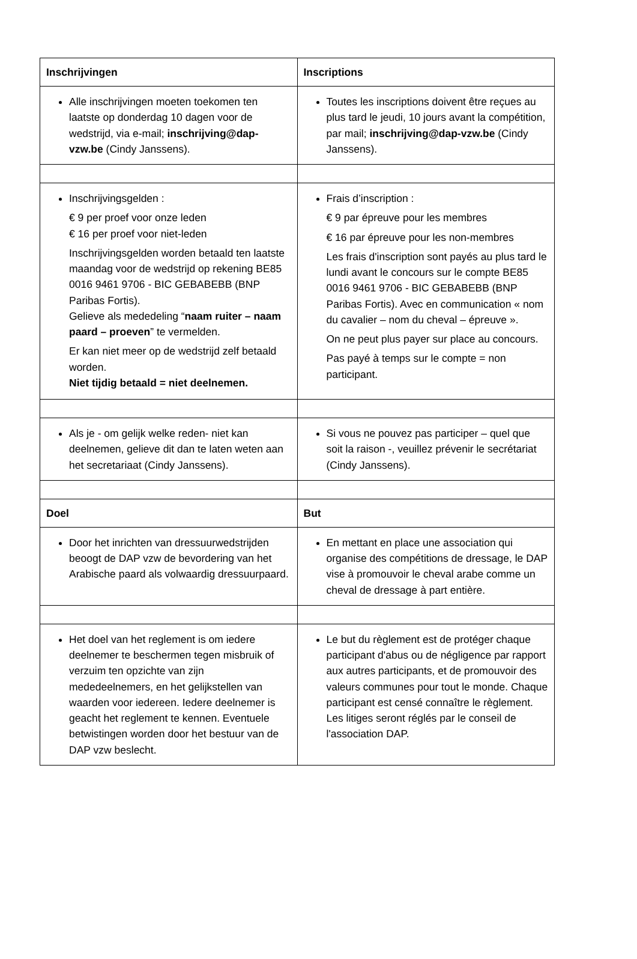| Inschrijvingen | Inscriptions |
| --- | --- |
| Alle inschrijvingen moeten toekomen ten laatste op donderdag 10 dagen voor de wedstrijd, via e-mail; inschrijving@dap-vzw.be (Cindy Janssens). | Toutes les inscriptions doivent être reçues au plus tard le jeudi, 10 jours avant la compétition, par mail; inschrijving@dap-vzw.be (Cindy Janssens). |
| Inschrijvingsgelden : € 9 per proef voor onze leden € 16 per proef voor niet-leden Inschrijvingsgelden worden betaald ten laatste maandag voor de wedstrijd op rekening BE85 0016 9461 9706 - BIC GEBABEBB (BNP Paribas Fortis). Gelieve als mededeling “ naam ruiter – naam paard – proeven ” te vermelden. Er kan niet meer op de wedstrijd zelf betaald worden. Niet tijdig betaald = niet deelnemen. | Frais d’inscription : € 9 par épreuve pour les membres € 16 par épreuve pour les non-membres Les frais d'inscription sont payés au plus tard le lundi avant le concours sur le compte BE85 0016 9461 9706 - BIC GEBABEBB (BNP Paribas Fortis). Avec en communication « nom du cavalier – nom du cheval – épreuve ». On ne peut plus payer sur place au concours. Pas payé à temps sur le compte = non participant. |
| Als je - om gelijk welke reden- niet kan deelnemen, gelieve dit dan te laten weten aan het secretariaat (Cindy Janssens). | Si vous ne pouvez pas participer – quel que soit la raison -, veuillez prévenir le secrétariat (Cindy Janssens). |
| Doel | But |
| Door het inrichten van dressuurwedstrijden beoogt de DAP vzw de bevordering van het Arabische paard als volwaardig dressuurpaard. | En mettant en place une association qui organise des compétitions de dressage, le DAP vise à promouvoir le cheval arabe comme un cheval de dressage à part entière. |
| Het doel van het reglement is om iedere deelnemer te beschermen tegen misbruik of verzuim ten opzichte van zijn mededeelnemers, en het gelijkstellen van waarden voor iedereen. Iedere deelnemer is geacht het reglement te kennen. Eventuele betwistingen worden door het bestuur van de DAP vzw beslecht. | Le but du règlement est de protéger chaque participant d'abus ou de négligence par rapport aux autres participants, et de promouvoir des valeurs communes pour tout le monde. Chaque participant est censé connaître le règlement. Les litiges seront réglés par le conseil de l'association DAP. |